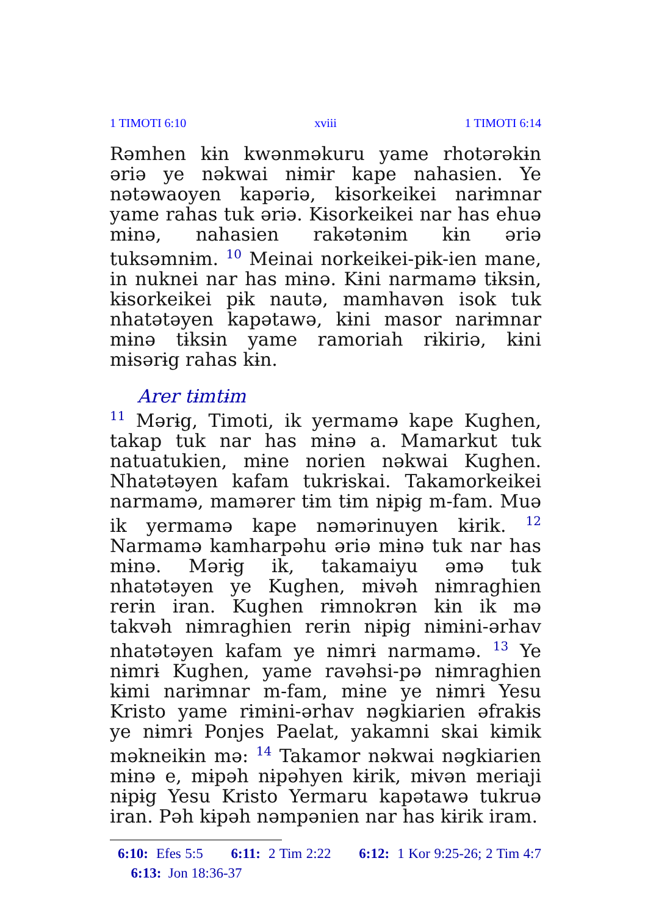1 TIMOTI 6:10 xviii 1 TIMOTI 6:14
Rəmhen kɨn kwənməkuru yame rhotərəkɨn əriə ye nəkwai nɨmɨr kape nahasien. Ye nətəwaoyen kapəriə, kɨsorkeikei narɨmnar yame rahas tuk əriə. Kɨsorkeikei nar has ehuə mɨnə, nahasien rakətənɨm kɨn əriə tuksəmnɨm. <sup>10</sup> Meinai norkeikei-pɨk-ien mane, in nuknei nar has mɨnə. Kɨni narmamə tɨksɨn, kɨsorkeikei pɨk nautə, mamhavən isok tuk nhatətəyen kapətawə, kɨni masor narɨmnar mɨnə tɨksɨn yame ramoriah rɨkiriə, kɨni mɨsərɨg rahas kɨn.
Arer tɨmtɨm
<sup>11</sup> Mərɨg, Timoti, ik yermamə kape Kughen, takap tuk nar has mɨnə a. Mamarkut tuk natuatukien, mɨne norien nəkwai Kughen. Nhatətəyen kafam tukrɨskai. Takamorkeikei narmamə, mamərer tɨm tɨm nɨpɨg m-fam. Muə ik yermamə kape nəmərinuyen kɨrik. <sup>12</sup> Narmamə kamharpəhu əriə mɨnə tuk nar has mɨnə. Mərɨg ik, takamaiyu əmə tuk nhatətəyen ye Kughen, mɨvəh nɨmraghien rerɨn iran. Kughen rɨmnokrən kɨn ik mə takvəh nɨmraghien rerɨn nɨpɨg nɨmɨni-ərhav nhatətəyen kafam ye nɨmrɨ narmamə. <sup>13</sup> Ye nɨmrɨ Kughen, yame ravəhsi-pə nɨmraghien kɨmi narɨmnar m-fam, mɨne ye nɨmrɨ Yesu Kristo yame rɨmɨni-ərhav nəgkiarien əfrakɨs ye nɨmrɨ Ponjes Paelat, yakamni skai kɨmik məkneikɨn mə: <sup>14</sup> Takamor nəkwai nəgkiarien mɨnə e, mɨpəh nɨpəhyen kɨrik, mɨvən meriaji nɨpɨg Yesu Kristo Yermaru kapətawə tukruə iran. Pəh kɨpəh nəmpənien nar has kɨrik iram.
6:10: Efes 5:5 6:11: 2 Tim 2:22 6:12: 1 Kor 9:25-26; 2 Tim 4:7 6:13: Jon 18:36-37